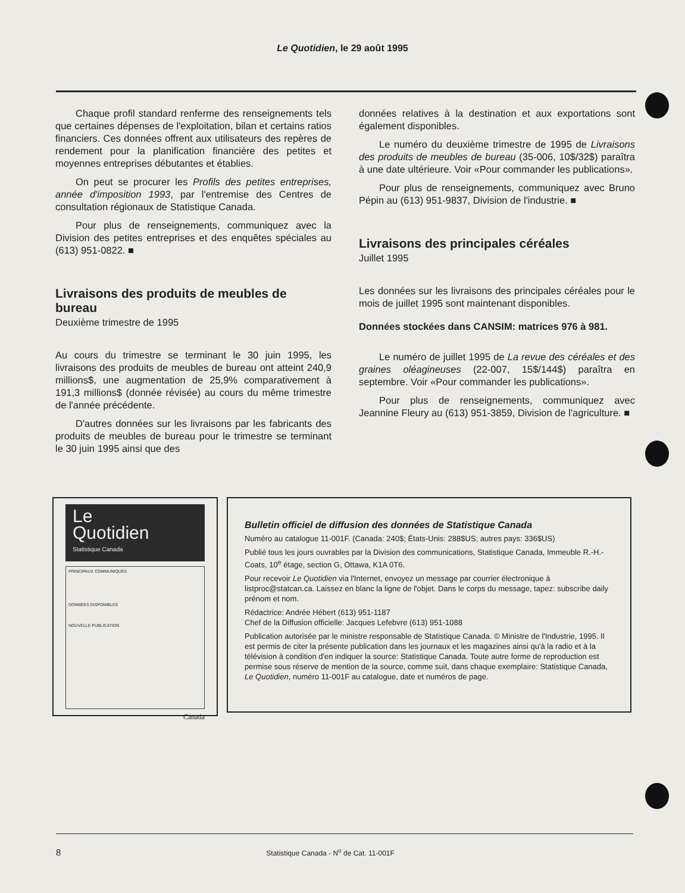Le Quotidien, le 29 août 1995
Chaque profil standard renferme des renseignements tels que certaines dépenses de l'exploitation, bilan et certains ratios financiers. Ces données offrent aux utilisateurs des repères de rendement pour la planification financière des petites et moyennes entreprises débutantes et établies.
On peut se procurer les Profils des petites entreprises, année d'imposition 1993, par l'entremise des Centres de consultation régionaux de Statistique Canada.
Pour plus de renseignements, communiquez avec la Division des petites entreprises et des enquêtes spéciales au (613) 951-0822. ■
Livraisons des produits de meubles de bureau
Deuxième trimestre de 1995
Au cours du trimestre se terminant le 30 juin 1995, les livraisons des produits de meubles de bureau ont atteint 240,9 millions$, une augmentation de 25,9% comparativement à 191,3 millions$ (donnée révisée) au cours du même trimestre de l'année précédente.
D'autres données sur les livraisons par les fabricants des produits de meubles de bureau pour le trimestre se terminant le 30 juin 1995 ainsi que des
données relatives à la destination et aux exportations sont également disponibles.
Le numéro du deuxième trimestre de 1995 de Livraisons des produits de meubles de bureau (35-006, 10$/32$) paraîtra à une date ultérieure. Voir «Pour commander les publications».
Pour plus de renseignements, communiquez avec Bruno Pépin au (613) 951-9837, Division de l'industrie. ■
Livraisons des principales céréales
Juillet 1995
Les données sur les livraisons des principales céréales pour le mois de juillet 1995 sont maintenant disponibles.
Données stockées dans CANSIM: matrices 976 à 981.
Le numéro de juillet 1995 de La revue des céréales et des graines oléagineuses (22-007, 15$/144$) paraîtra en septembre. Voir «Pour commander les publications».
Pour plus de renseignements, communiquez avec Jeannine Fleury au (613) 951-3859, Division de l'agriculture. ■
Le
Quotidien
Statistique Canada
PRINCIPAUX COMMUNIQUÉS
DONNÉES DISPONIBLES
NOUVELLE PUBLICATION
Canada
Bulletin officiel de diffusion des données de Statistique Canada
Numéro au catalogue 11-001F. (Canada: 240$; États-Unis: 288$US; autres pays: 336$US)
Publié tous les jours ouvrables par la Division des communications, Statistique Canada, Immeuble R.-H.-Coats, 10<sup>e</sup> étage, section G, Ottawa, K1A 0T6.
Pour recevoir Le Quotidien via l'Internet, envoyez un message par courrier électronique à listproc@statcan.ca. Laissez en blanc la ligne de l'objet. Dans le corps du message, tapez: subscribe daily prénom et nom.
Rédactrice: Andrée Hébert (613) 951-1187
Chef de la Diffusion officielle: Jacques Lefebvre (613) 951-1088
Publication autorisée par le ministre responsable de Statistique Canada. © Ministre de l'Industrie, 1995. Il est permis de citer la présente publication dans les journaux et les magazines ainsi qu'à la radio et à la télévision à condition d'en indiquer la source: Statistique Canada. Toute autre forme de reproduction est permise sous réserve de mention de la source, comme suit, dans chaque exemplaire: Statistique Canada, Le Quotidien, numéro 11-001F au catalogue, date et numéros de page.
8 Statistique Canada - N<sup>o</sup> de Cat. 11-001F